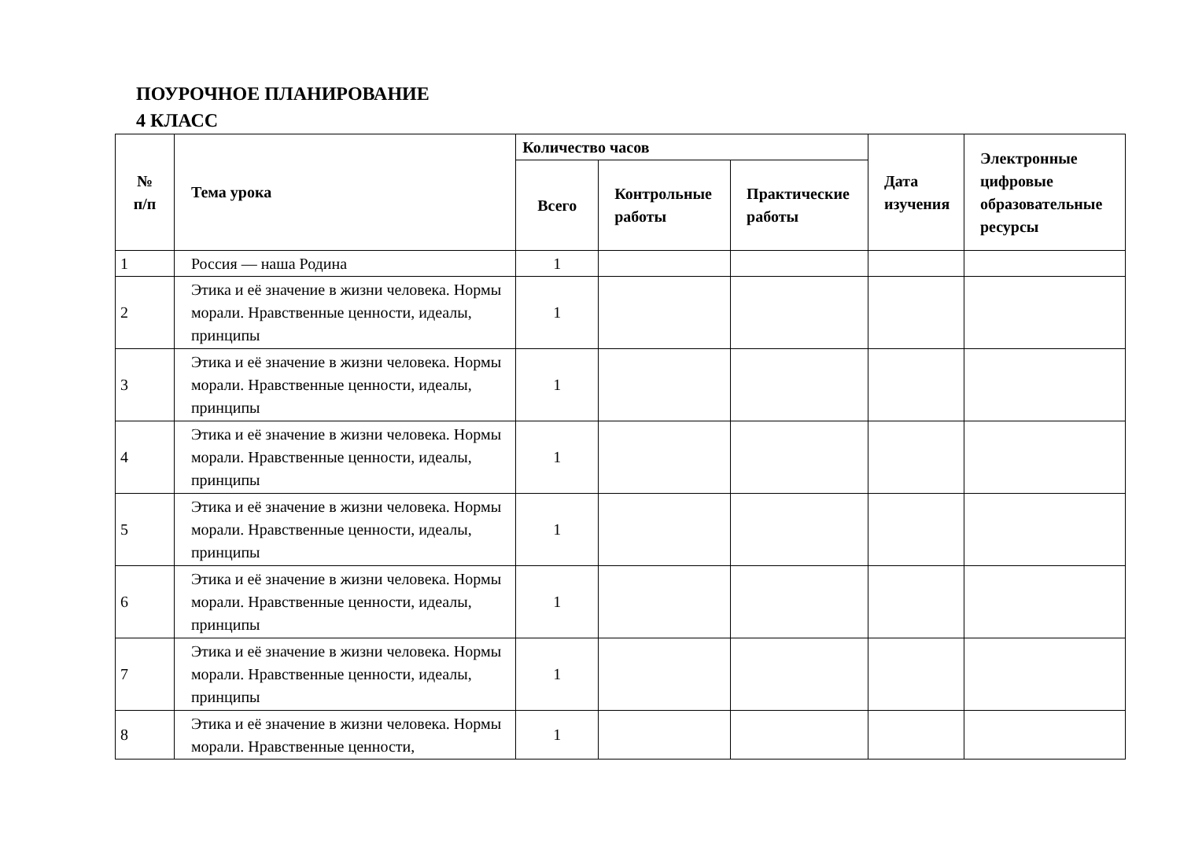ПОУРОЧНОЕ ПЛАНИРОВАНИЕ
4 КЛАСС
| № п/п | Тема урока | Количество часов | | | Дата изучения | Электронные цифровые образовательные ресурсы |
| --- | --- | --- | --- | --- | --- | --- |
| | | Всего | Контрольные работы | Практические работы | | |
| 1 | Россия — наша Родина | 1 | | | | |
| 2 | Этика и её значение в жизни человека. Нормы морали. Нравственные ценности, идеалы, принципы | 1 | | | | |
| 3 | Этика и её значение в жизни человека. Нормы морали. Нравственные ценности, идеалы, принципы | 1 | | | | |
| 4 | Этика и её значение в жизни человека. Нормы морали. Нравственные ценности, идеалы, принципы | 1 | | | | |
| 5 | Этика и её значение в жизни человека. Нормы морали. Нравственные ценности, идеалы, принципы | 1 | | | | |
| 6 | Этика и её значение в жизни человека. Нормы морали. Нравственные ценности, идеалы, принципы | 1 | | | | |
| 7 | Этика и её значение в жизни человека. Нормы морали. Нравственные ценности, идеалы, принципы | 1 | | | | |
| 8 | Этика и её значение в жизни человека. Нормы морали. Нравственные ценности, | 1 | | | | |